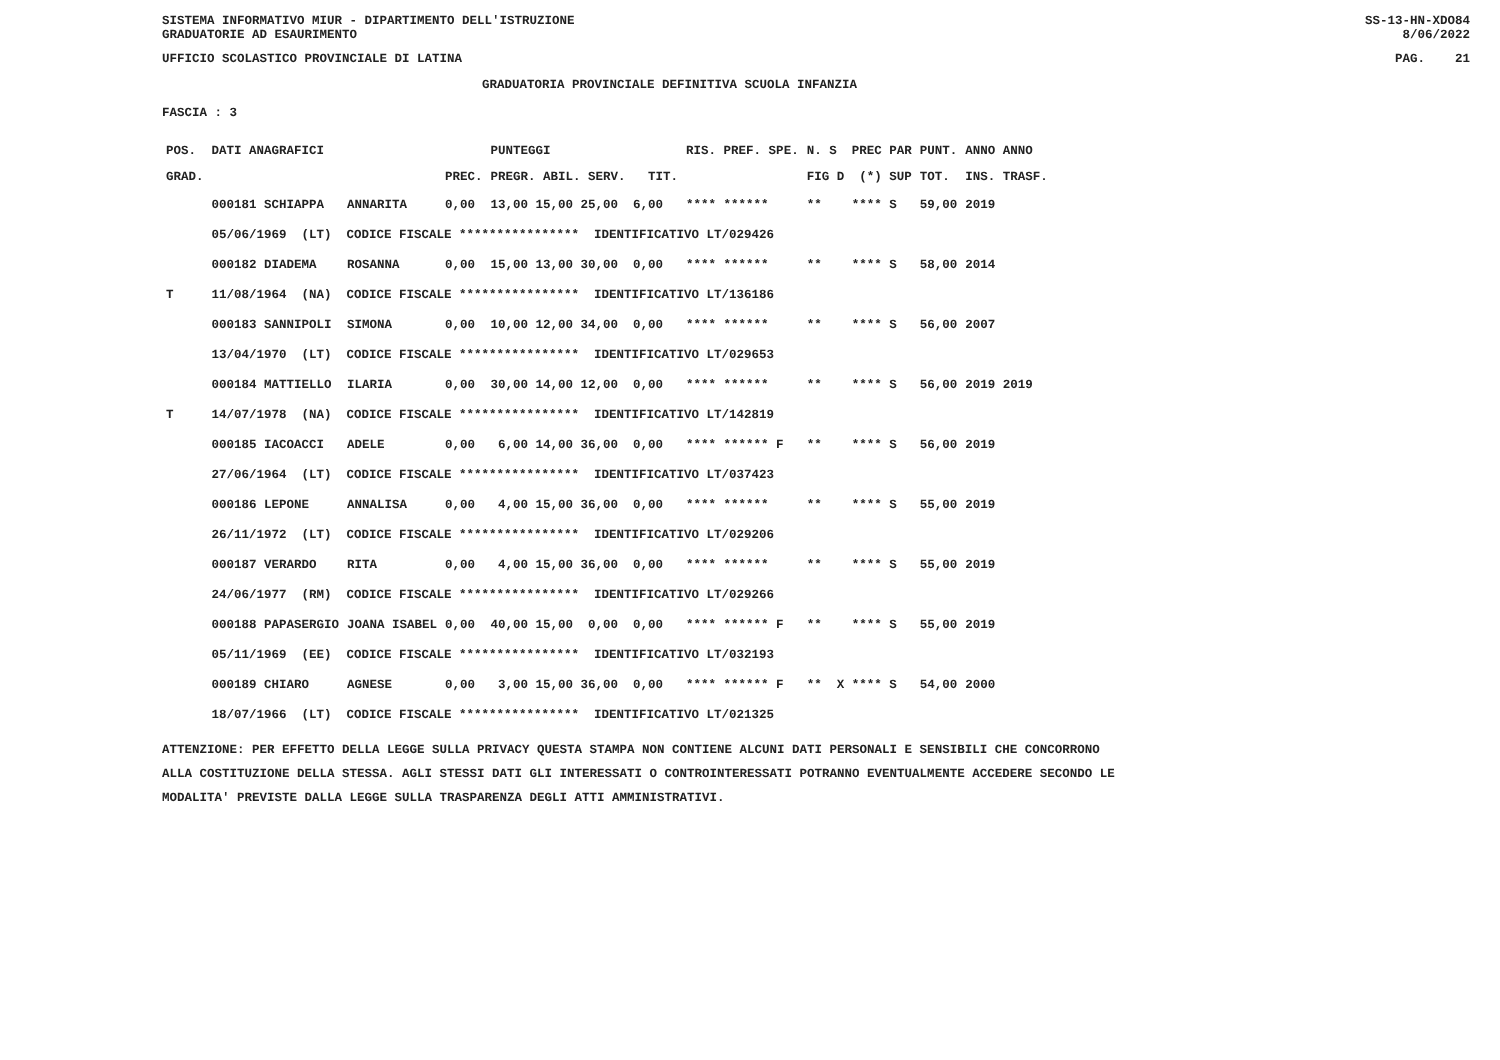SISTEMA INFORMATIVO MIUR - DIPARTIMENTO DELL'ISTRUZIONE
GRADUATORIE AD ESAURIMENTO SS-13-HN-XDO84
8/06/2022
UFFICIO SCOLASTICO PROVINCIALE DI LATINA PAG. 21
GRADUATORIA PROVINCIALE DEFINITIVA SCUOLA INFANZIA
FASCIA : 3
| POS. | DATI ANAGRAFICI | | | PUNTEGGI | RIS. PREF. SPE. | N. S PREC PAR | PUNT. | ANNO ANNO |
| --- | --- | --- | --- | --- | --- | --- | --- | --- |
| GRAD. | | | PREC. | PREGR. ABIL. SERV. TIT. | | FIG D (*) SUP | TOT. | INS. TRASF. |
| | 000181 SCHIAPPA | ANNARITA | 0,00 | 13,00 15,00 25,00 6,00 | **** ****** | ** **** S | 59,00 | 2019 |
| | 05/06/1969 (LT) CODICE FISCALE **************** IDENTIFICATIVO LT/029426 | | | | | | | |
| | 000182 DIADEMA | ROSANNA | 0,00 | 15,00 13,00 30,00 0,00 | **** ****** | ** **** S | 58,00 | 2014 |
| T | 11/08/1964 (NA) CODICE FISCALE **************** IDENTIFICATIVO LT/136186 | | | | | | | |
| | 000183 SANNIPOLI | SIMONA | 0,00 | 10,00 12,00 34,00 0,00 | **** ****** | ** **** S | 56,00 | 2007 |
| | 13/04/1970 (LT) CODICE FISCALE **************** IDENTIFICATIVO LT/029653 | | | | | | | |
| | 000184 MATTIELLO | ILARIA | 0,00 | 30,00 14,00 12,00 0,00 | **** ****** | ** **** S | 56,00 | 2019 2019 |
| T | 14/07/1978 (NA) CODICE FISCALE **************** IDENTIFICATIVO LT/142819 | | | | | | | |
| | 000185 IACOACCI | ADELE | 0,00 | 6,00 14,00 36,00 0,00 | **** ****** F | ** **** S | 56,00 | 2019 |
| | 27/06/1964 (LT) CODICE FISCALE **************** IDENTIFICATIVO LT/037423 | | | | | | | |
| | 000186 LEPONE | ANNALISA | 0,00 | 4,00 15,00 36,00 0,00 | **** ****** | ** **** S | 55,00 | 2019 |
| | 26/11/1972 (LT) CODICE FISCALE **************** IDENTIFICATIVO LT/029206 | | | | | | | |
| | 000187 VERARDO | RITA | 0,00 | 4,00 15,00 36,00 0,00 | **** ****** | ** **** S | 55,00 | 2019 |
| | 24/06/1977 (RM) CODICE FISCALE **************** IDENTIFICATIVO LT/029266 | | | | | | | |
| | 000188 PAPASERGIO | JOANA ISABEL | 0,00 | 40,00 15,00 0,00 0,00 | **** ****** F | ** **** S | 55,00 | 2019 |
| | 05/11/1969 (EE) CODICE FISCALE **************** IDENTIFICATIVO LT/032193 | | | | | | | |
| | 000189 CHIARO | AGNESE | 0,00 | 3,00 15,00 36,00 0,00 | **** ****** F | ** X **** S | 54,00 | 2000 |
| | 18/07/1966 (LT) CODICE FISCALE **************** IDENTIFICATIVO LT/021325 | | | | | | | |
ATTENZIONE: PER EFFETTO DELLA LEGGE SULLA PRIVACY QUESTA STAMPA NON CONTIENE ALCUNI DATI PERSONALI E SENSIBILI CHE CONCORRONO
ALLA COSTITUZIONE DELLA STESSA. AGLI STESSI DATI GLI INTERESSATI O CONTROINTERESSATI POTRANNO EVENTUALMENTE ACCEDERE SECONDO LE
MODALITA' PREVISTE DALLA LEGGE SULLA TRASPARENZA DEGLI ATTI AMMINISTRATIVI.